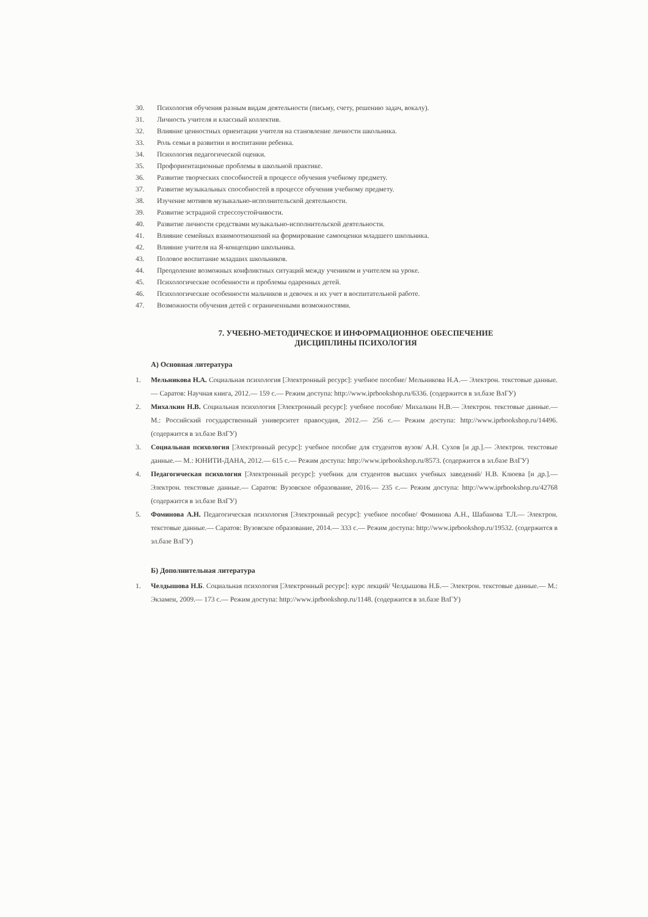30. Психология обучения разным видам деятельности (письму, счету, решению задач, вокалу).
31. Личность учителя и классный коллектив.
32. Влияние ценностных ориентации учителя на становление личности школьника.
33. Роль семьи в развитии и воспитании ребенка.
34. Психология педагогической оценки.
35. Профориентационные проблемы в школьной практике.
36. Развитие творческих способностей в процессе обучения учебному предмету.
37. Развитие музыкальных способностей в процессе обучения учебному предмету.
38. Изучение мотивов музыкально-исполнительской деятельности.
39. Развитие эстрадной стрессоустойчивости.
40. Развитие личности средствами музыкально-исполнительской деятельности.
41. Влияние семейных взаимоотношений на формирование самооценки младшего школьника.
42. Влияние учителя на Я-концепцию школьника.
43. Половое воспитание младших школьников.
44. Преодоление возможных конфликтных ситуаций между учеником и учителем на уроке.
45. Психологические особенности и проблемы одаренных детей.
46. Психологические особенности мальчиков и девочек и их учет в воспитательной работе.
47. Возможности обучения детей с ограниченными возможностями.
7. УЧЕБНО-МЕТОДИЧЕСКОЕ И ИНФОРМАЦИОННОЕ ОБЕСПЕЧЕНИЕ
ДИСЦИПЛИНЫ ПСИХОЛОГИЯ
А) Основная литература
1. Мельникова Н.А. Социальная психология [Электронный ресурс]: учебное пособие/ Мельникова Н.А.— Электрон. текстовые данные.— Саратов: Научная книга, 2012.— 159 с.— Режим доступа: http://www.iprbookshop.ru/6336. (содержится в эл.базе ВлГУ)
2. Михалкин Н.В. Социальная психология [Электронный ресурс]: учебное пособие/ Михалкин Н.В.— Электрон. текстовые данные.— М.: Российский государственный университет правосудия, 2012.— 256 с.— Режим доступа: http://www.iprbookshop.ru/14496. (содержится в эл.базе ВлГУ)
3. Социальная психология [Электронный ресурс]: учебное пособие для студентов вузов/ А.Н. Сухов [и др.].— Электрон. текстовые данные.— М.: ЮНИТИ-ДАНА, 2012.— 615 с.— Режим доступа: http://www.iprbookshop.ru/8573. (содержится в эл.базе ВлГУ)
4. Педагогическая психология [Электронный ресурс]: учебник для студентов высших учебных заведений/ Н.В. Клюева [и др.].— Электрон. текстовые данные.— Саратов: Вузовское образование, 2016.— 235 с.— Режим доступа: http://www.iprbookshop.ru/42768 (содержится в эл.базе ВлГУ)
5. Фоминова А.Н. Педагогическая психология [Электронный ресурс]: учебное пособие/ Фоминова А.Н., Шабанова Т.Л.— Электрон. текстовые данные.— Саратов: Вузовское образование, 2014.— 333 с.— Режим доступа: http://www.iprbookshop.ru/19532. (содержится в эл.базе ВлГУ)
Б) Дополнительная литература
1. Челдышова Н.Б. Социальная психология [Электронный ресурс]: курс лекций/ Челдышова Н.Б.— Электрон. текстовые данные.— М.: Экзамен, 2009.— 173 с.— Режим доступа: http://www.iprbookshop.ru/1148. (содержится в эл.базе ВлГУ)